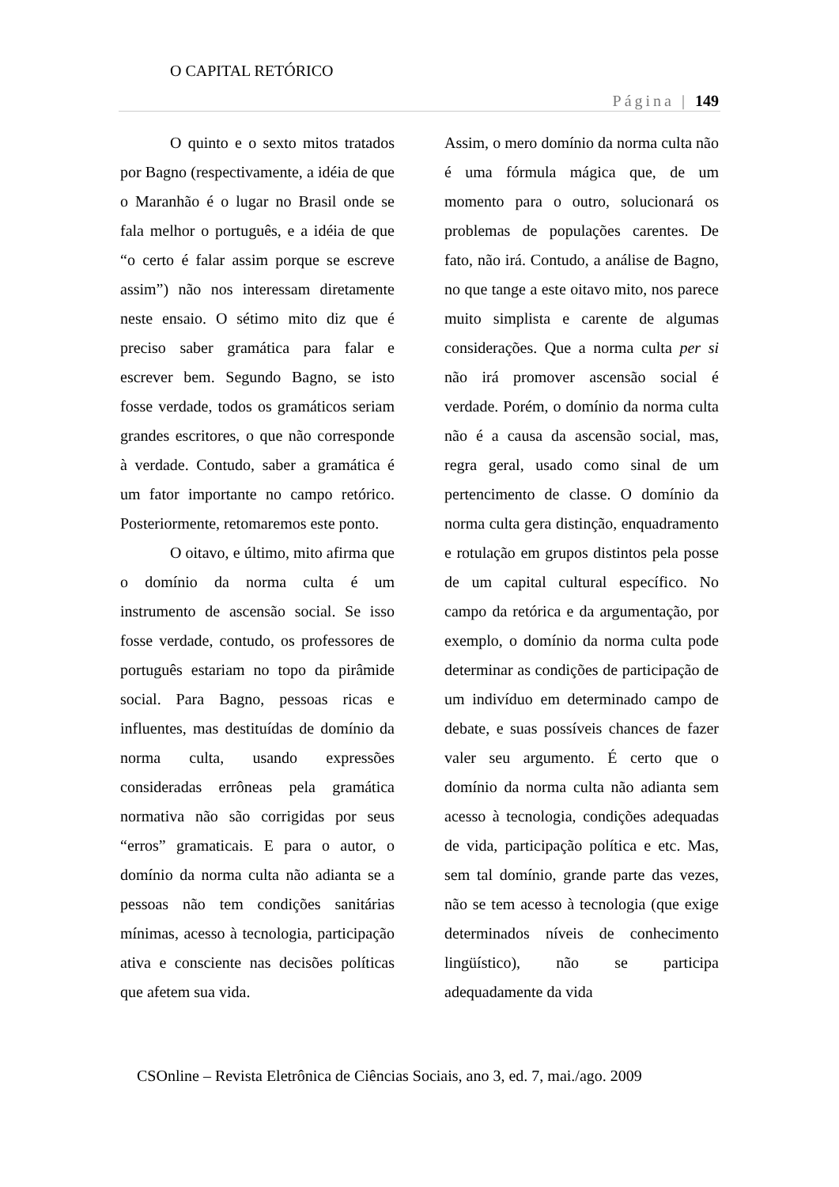O CAPITAL RETÓRICO
Página | 149
O quinto e o sexto mitos tratados por Bagno (respectivamente, a idéia de que o Maranhão é o lugar no Brasil onde se fala melhor o português, e a idéia de que “o certo é falar assim porque se escreve assim”) não nos interessam diretamente neste ensaio. O sétimo mito diz que é preciso saber gramática para falar e escrever bem. Segundo Bagno, se isto fosse verdade, todos os gramáticos seriam grandes escritores, o que não corresponde à verdade. Contudo, saber a gramática é um fator importante no campo retórico. Posteriormente, retomaremos este ponto.
O oitavo, e último, mito afirma que o domínio da norma culta é um instrumento de ascensão social. Se isso fosse verdade, contudo, os professores de português estariam no topo da pirâmide social. Para Bagno, pessoas ricas e influentes, mas destituídas de domínio da norma culta, usando expressões consideradas errôneas pela gramática normativa não são corrigidas por seus “erros” gramaticais. E para o autor, o domínio da norma culta não adianta se a pessoas não tem condições sanitárias mínimas, acesso à tecnologia, participação ativa e consciente nas decisões políticas que afetem sua vida.
Assim, o mero domínio da norma culta não é uma fórmula mágica que, de um momento para o outro, solucionará os problemas de populações carentes. De fato, não irá. Contudo, a análise de Bagno, no que tange a este oitavo mito, nos parece muito simplista e carente de algumas considerações. Que a norma culta per si não irá promover ascensão social é verdade. Porém, o domínio da norma culta não é a causa da ascensão social, mas, regra geral, usado como sinal de um pertencimento de classe. O domínio da norma culta gera distinção, enquadramento e rotulação em grupos distintos pela posse de um capital cultural específico. No campo da retórica e da argumentação, por exemplo, o domínio da norma culta pode determinar as condições de participação de um indivíduo em determinado campo de debate, e suas possíveis chances de fazer valer seu argumento. É certo que o domínio da norma culta não adianta sem acesso à tecnologia, condições adequadas de vida, participação política e etc. Mas, sem tal domínio, grande parte das vezes, não se tem acesso à tecnologia (que exige determinados níveis de conhecimento lingüístico), não se participa adequadamente da vida
CSOnline – Revista Eletrônica de Ciências Sociais, ano 3, ed. 7, mai./ago. 2009